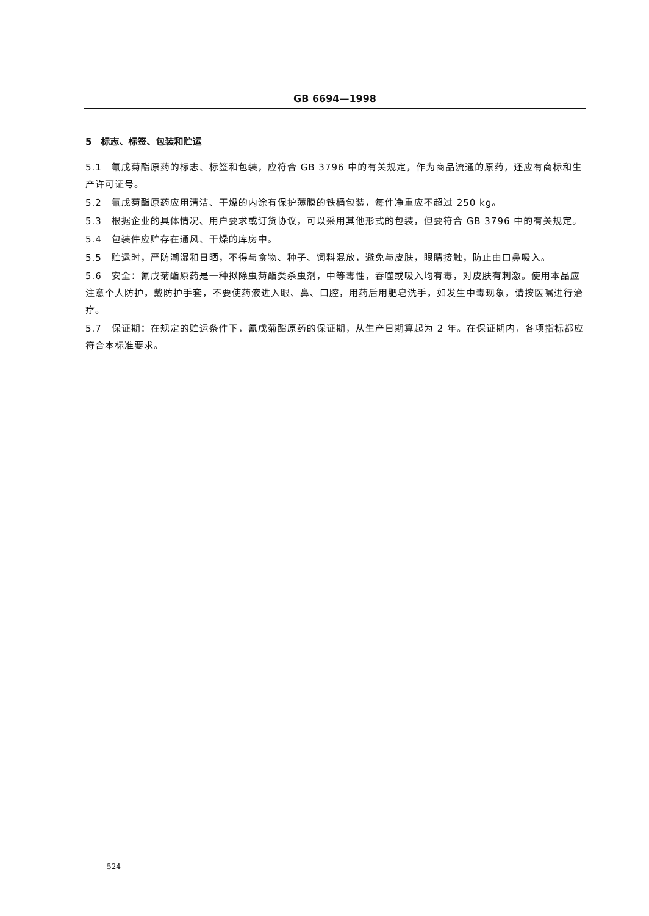GB 6694—1998
5　标志、标签、包装和贮运
5.1　氰戊菊酯原药的标志、标签和包装，应符合 GB 3796 中的有关规定，作为商品流通的原药，还应有商标和生产许可证号。
5.2　氰戊菊酯原药应用清洁、干燥的内涂有保护薄膜的铁桶包装，每件净重应不超过 250 kg。
5.3　根据企业的具体情况、用户要求或订货协议，可以采用其他形式的包装，但要符合 GB 3796 中的有关规定。
5.4　包装件应贮存在通风、干燥的库房中。
5.5　贮运时，严防潮湿和日晒，不得与食物、种子、饲料混放，避免与皮肤，眼睛接触，防止由口鼻吸入。
5.6　安全：氰戊菊酯原药是一种拟除虫菊酯类杀虫剂，中等毒性，吞噬或吸入均有毒，对皮肤有刺激。使用本品应注意个人防护，戴防护手套，不要使药液进入眼、鼻、口腔，用药后用肥皂洗手，如发生中毒现象，请按医嘱进行治疗。
5.7　保证期：在规定的贮运条件下，氰戊菊酯原药的保证期，从生产日期算起为 2 年。在保证期内，各项指标都应符合本标准要求。
524